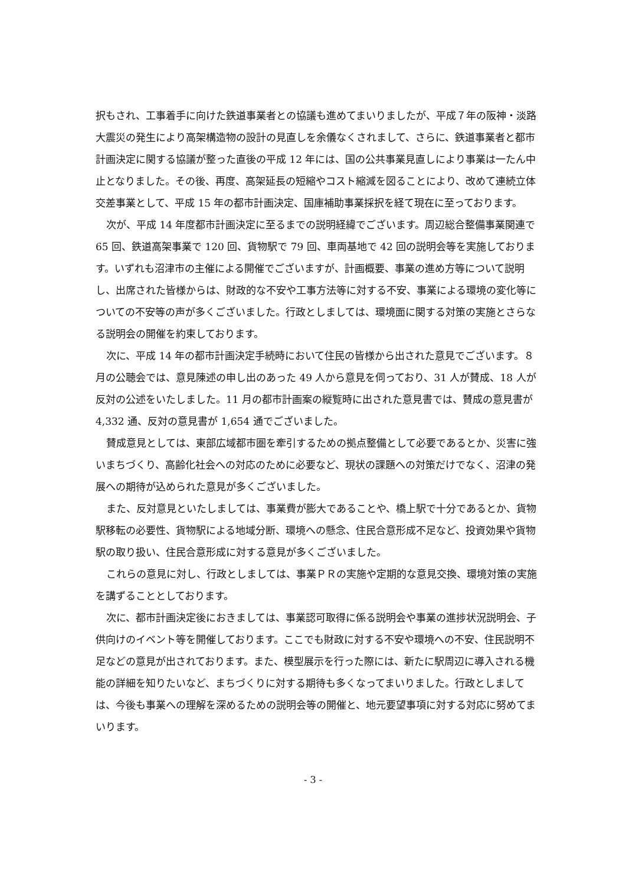択もされ、工事着手に向けた鉄道事業者との協議も進めてまいりましたが、平成７年の阪神・淡路大震災の発生により高架構造物の設計の見直しを余儀なくされまして、さらに、鉄道事業者と都市計画決定に関する協議が整った直後の平成 12 年には、国の公共事業見直しにより事業は一たん中止となりました。その後、再度、高架延長の短縮やコスト縮減を図ることにより、改めて連続立体交差事業として、平成 15 年の都市計画決定、国庫補助事業採択を経て現在に至っております。
次が、平成 14 年度都市計画決定に至るまでの説明経緯でございます。周辺総合整備事業関連で 65 回、鉄道高架事業で 120 回、貨物駅で 79 回、車両基地で 42 回の説明会等を実施しております。いずれも沼津市の主催による開催でございますが、計画概要、事業の進め方等について説明し、出席された皆様からは、財政的な不安や工事方法等に対する不安、事業による環境の変化等についての不安等の声が多くございました。行政としましては、環境面に関する対策の実施とさらなる説明会の開催を約束しております。
次に、平成 14 年の都市計画決定手続時において住民の皆様から出された意見でございます。８月の公聴会では、意見陳述の申し出のあった 49 人から意見を伺っており、31 人が賛成、18 人が反対の公述をいたしました。11 月の都市計画案の縦覧時に出された意見書では、賛成の意見書が 4,332 通、反対の意見書が 1,654 通でございました。
賛成意見としては、東部広域都市圏を牽引するための拠点整備として必要であるとか、災害に強いまちづくり、高齢化社会への対応のために必要など、現状の課題への対策だけでなく、沼津の発展への期待が込められた意見が多くございました。
また、反対意見といたしましては、事業費が膨大であることや、橋上駅で十分であるとか、貨物駅移転の必要性、貨物駅による地域分断、環境への懸念、住民合意形成不足など、投資効果や貨物駅の取り扱い、住民合意形成に対する意見が多くございました。
これらの意見に対し、行政としましては、事業ＰＲの実施や定期的な意見交換、環境対策の実施を講ずることとしております。
次に、都市計画決定後におきましては、事業認可取得に係る説明会や事業の進捗状況説明会、子供向けのイベント等を開催しております。ここでも財政に対する不安や環境への不安、住民説明不足などの意見が出されております。また、模型展示を行った際には、新たに駅周辺に導入される機能の詳細を知りたいなど、まちづくりに対する期待も多くなってまいりました。行政としましては、今後も事業への理解を深めるための説明会等の開催と、地元要望事項に対する対応に努めてまいります。
- 3 -